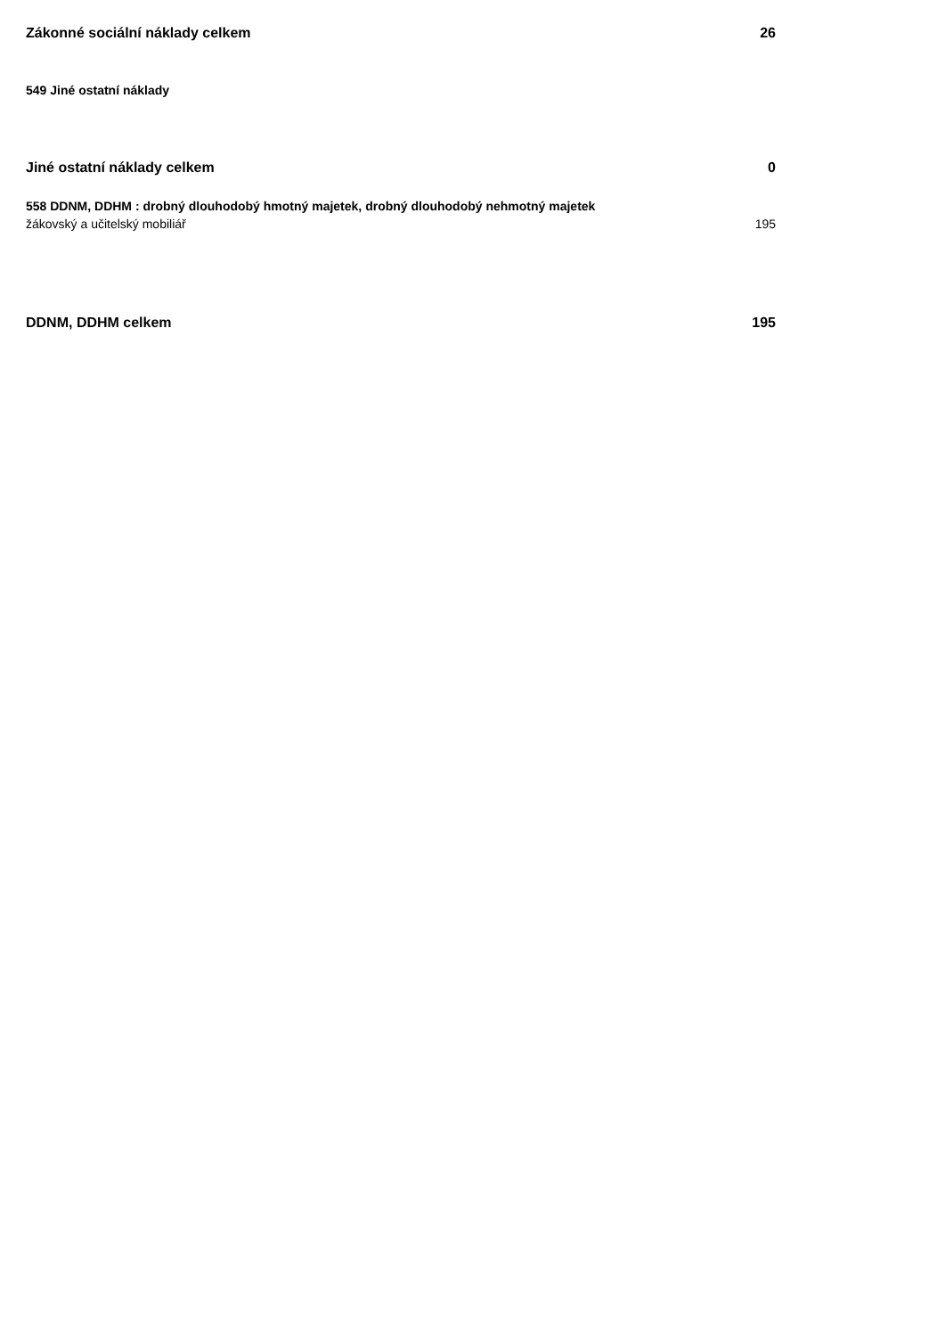| Zákonné sociální náklady celkem | 26 |
| 549 Jiné ostatní náklady | |
| Jiné ostatní náklady celkem | 0 |
| 558 DDNM, DDHM : drobný dlouhodobý hmotný majetek, drobný dlouhodobý nehmotný majetek | |
| žákovský a učitelský mobiliář | 195 |
| DDNM, DDHM celkem | 195 |